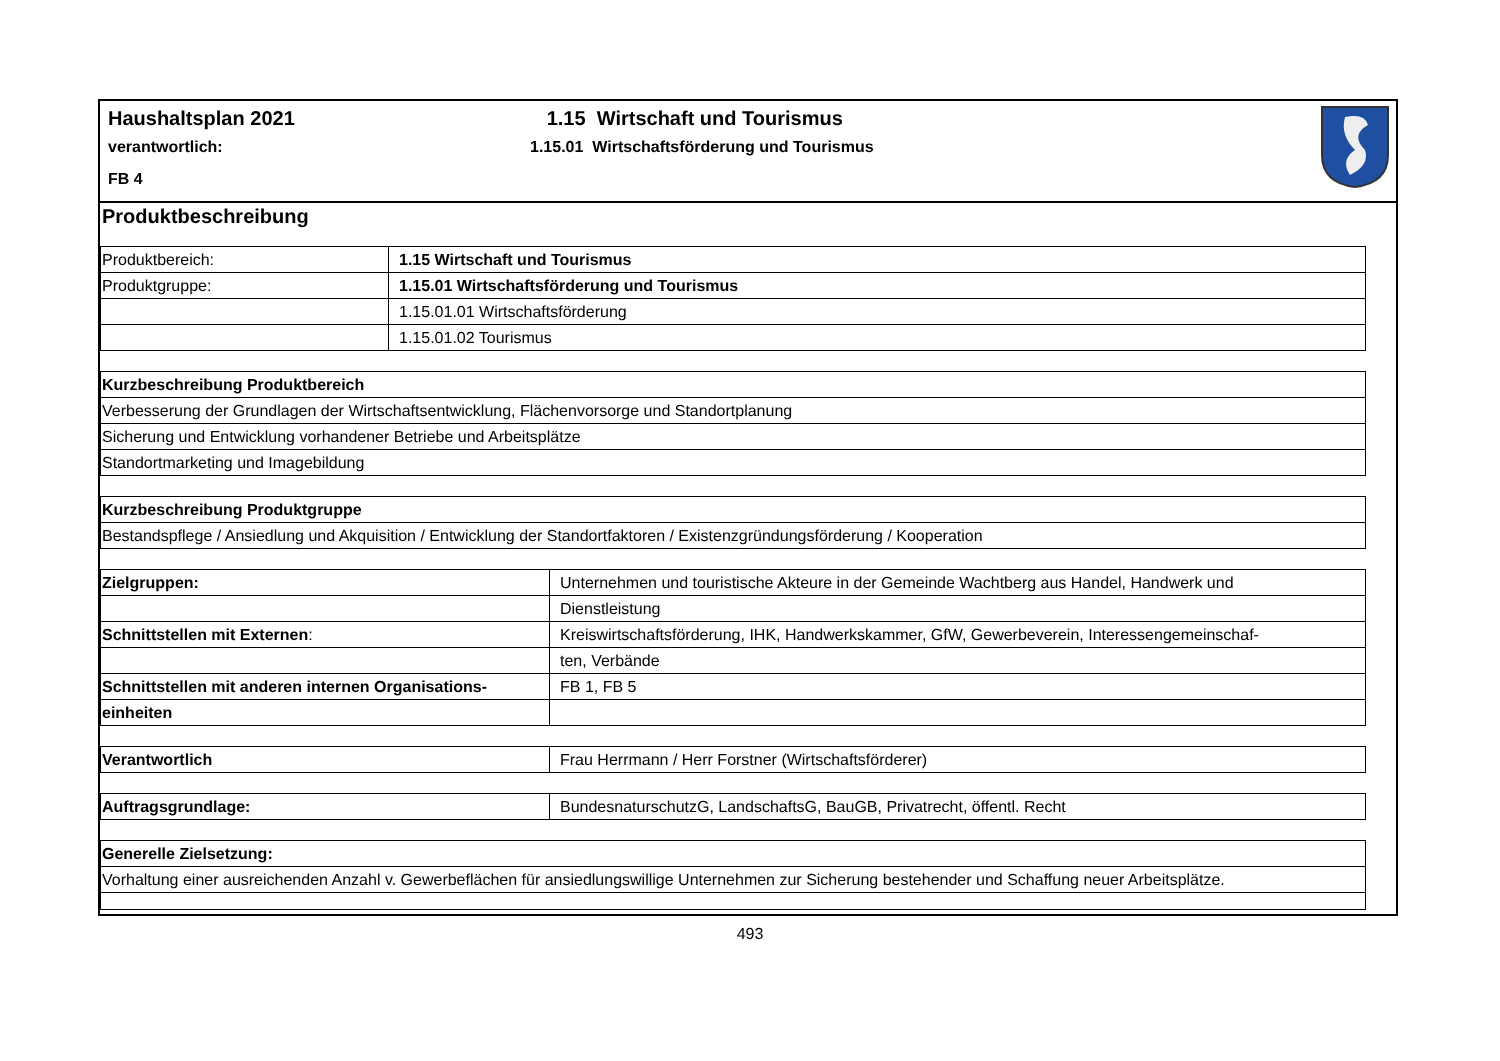Haushaltsplan 2021
verantwortlich:
FB 4
1.15 Wirtschaft und Tourismus
1.15.01 Wirtschaftsförderung und Tourismus
Produktbeschreibung
| Produktbereich: | 1.15 Wirtschaft und Tourismus |
| Produktgruppe: | 1.15.01 Wirtschaftsförderung und Tourismus |
| | 1.15.01.01 Wirtschaftsförderung |
| | 1.15.01.02 Tourismus |
| Kurzbeschreibung Produktbereich |
| Verbesserung der Grundlagen der Wirtschaftsentwicklung, Flächenvorsorge und Standortplanung |
| Sicherung und Entwicklung vorhandener Betriebe und Arbeitsplätze |
| Standortmarketing und Imagebildung |
| Kurzbeschreibung Produktgruppe |
| Bestandspflege / Ansiedlung und Akquisition / Entwicklung der Standortfaktoren / Existenzgründungsförderung / Kooperation |
| Zielgruppen: | Unternehmen und touristische Akteure in der Gemeinde Wachtberg aus Handel, Handwerk und |
| | Dienstleistung |
| Schnittstellen mit Externen : | Kreiswirtschaftsförderung, IHK, Handwerkskammer, GfW, Gewerbeverein, Interessengemeinschaf- |
| | ten, Verbände |
| Schnittstellen mit anderen internen Organisations- | FB 1, FB 5 |
| einheiten | |
| Verantwortlich | Frau Herrmann / Herr Forstner (Wirtschaftsförderer) |
| Auftragsgrundlage: | BundesnaturschutzG, LandschaftsG, BauGB, Privatrecht, öffentl. Recht |
| Generelle Zielsetzung: |
| Vorhaltung einer ausreichenden Anzahl v. Gewerbeflächen für ansiedlungswillige Unternehmen zur Sicherung bestehender und Schaffung neuer Arbeitsplätze. |
493